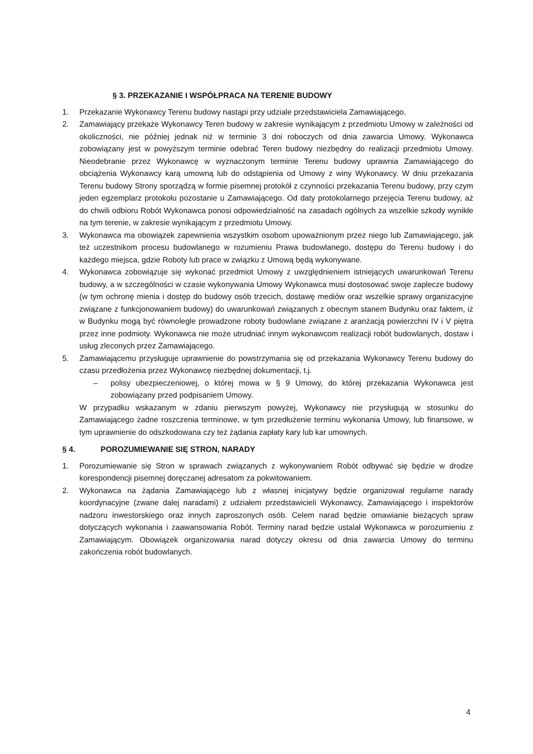§ 3. PRZEKAZANIE I WSPÓŁPRACA NA TERENIE BUDOWY
1. Przekazanie Wykonawcy Terenu budowy nastąpi przy udziale przedstawiciela Zamawiającego.
2. Zamawiający przekaże Wykonawcy Teren budowy w zakresie wynikającym z przedmiotu Umowy w zależności od okoliczności, nie później jednak niż w terminie 3 dni roboczych od dnia zawarcia Umowy. Wykonawca zobowiązany jest w powyższym terminie odebrać Teren budowy niezbędny do realizacji przedmiotu Umowy. Nieodebranie przez Wykonawcę w wyznaczonym terminie Terenu budowy uprawnia Zamawiającego do obciążenia Wykonawcy karą umowną lub do odstąpienia od Umowy z winy Wykonawcy. W dniu przekazania Terenu budowy Strony sporządzą w formie pisemnej protokół z czynności przekazania Terenu budowy, przy czym jeden egzemplarz protokołu pozostanie u Zamawiającego. Od daty protokolarnego przejęcia Terenu budowy, aż do chwili odbioru Robót Wykonawca ponosi odpowiedzialność na zasadach ogólnych za wszelkie szkody wynikłe na tym terenie, w zakresie wynikającym z przedmiotu Umowy.
3. Wykonawca ma obowiązek zapewnienia wszystkim osobom upoważnionym przez niego lub Zamawiającego, jak też uczestnikom procesu budowlanego w rozumieniu Prawa budowlanego, dostępu do Terenu budowy i do każdego miejsca, gdzie Roboty lub prace w związku z Umową będą wykonywane.
4. Wykonawca zobowiązuje się wykonać przedmiot Umowy z uwzględnieniem istniejących uwarunkowań Terenu budowy, a w szczególności w czasie wykonywania Umowy Wykonawca musi dostosować swoje zaplecze budowy (w tym ochronę mienia i dostęp do budowy osób trzecich, dostawę mediów oraz wszelkie sprawy organizacyjne związane z funkcjonowaniem budowy) do uwarunkowań związanych z obecnym stanem Budynku oraz faktem, iż w Budynku mogą być równolegle prowadzone roboty budowlane związane z aranżacją powierzchni IV i V piętra przez inne podmioty. Wykonawca nie może utrudniać innym wykonawcom realizacji robót budowlanych, dostaw i usług zleconych przez Zamawiającego.
5. Zamawiającemu przysługuje uprawnienie do powstrzymania się od przekazania Wykonawcy Terenu budowy do czasu przedłożenia przez Wykonawcę niezbędnej dokumentacji, t.j.
– polisy ubezpieczeniowej, o której mowa w § 9 Umowy, do której przekazania Wykonawca jest zobowiązany przed podpisaniem Umowy.
W przypadku wskazanym w zdaniu pierwszym powyżej, Wykonawcy nie przysługują w stosunku do Zamawiającego żadne roszczenia terminowe, w tym przedłużenie terminu wykonania Umowy, lub finansowe, w tym uprawnienie do odszkodowana czy też żądania zapłaty kary lub kar umownych.
§ 4. POROZUMIEWANIE SIĘ STRON, NARADY
1. Porozumiewanie się Stron w sprawach związanych z wykonywaniem Robót odbywać się będzie w drodze korespondencji pisemnej doręczanej adresatom za pokwitowaniem.
2. Wykonawca na żądania Zamawiającego lub z własnej inicjatywy będzie organizował regularne narady koordynacyjne (zwane dalej naradami) z udziałem przedstawicieli Wykonawcy, Zamawiającego i inspektorów nadzoru inwestorskiego oraz innych zaproszonych osób. Celem narad będzie omawianie bieżących spraw dotyczących wykonania i zaawansowania Robót. Terminy narad będzie ustalał Wykonawca w porozumieniu z Zamawiającym. Obowiązek organizowania narad dotyczy okresu od dnia zawarcia Umowy do terminu zakończenia robót budowlanych.
4